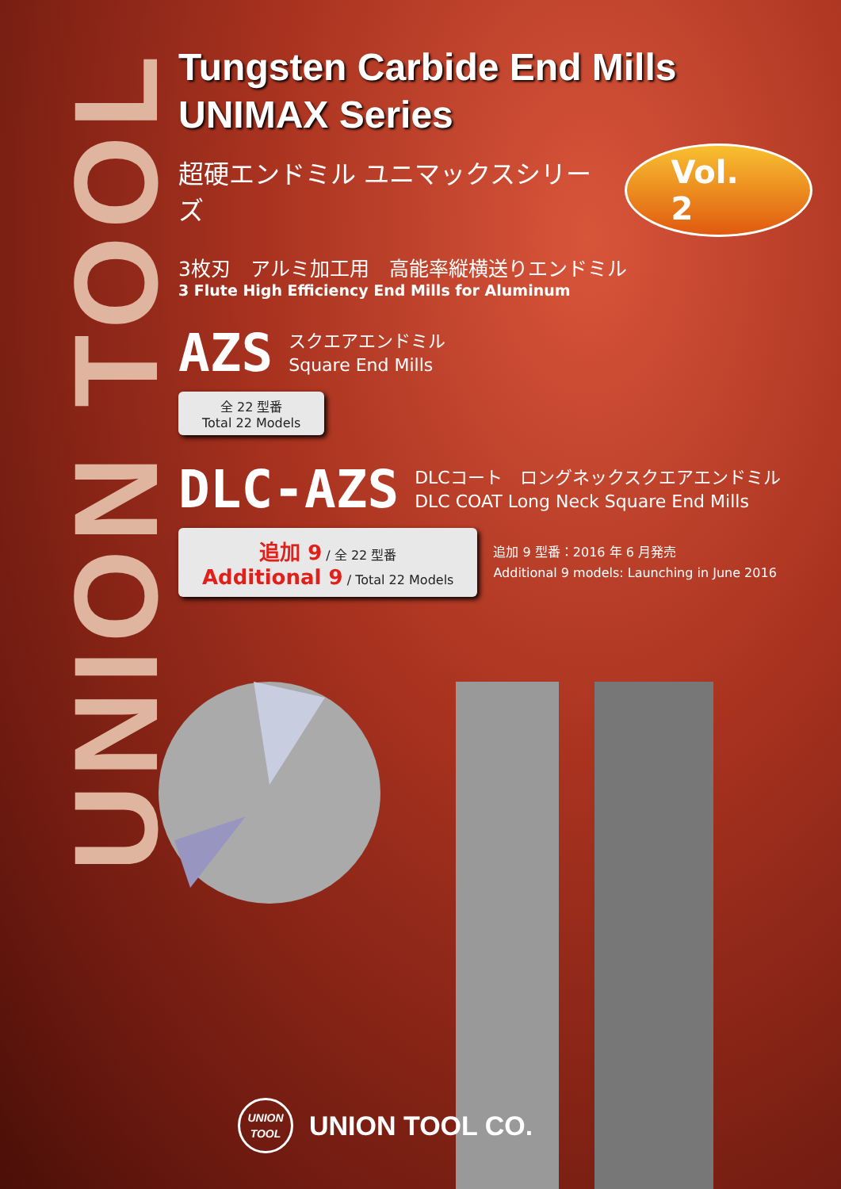UNION TOOL
Tungsten Carbide End Mills
UNIMAX Series
超硬エンドミル ユニマックスシリーズ Vol. 2
3枚刃　アルミ加工用　高能率縦横送りエンドミル
3 Flute High Efficiency End Mills for Aluminum
AZS スクエアエンドミル
Square End Mills
全 22 型番
Total 22 Models
DLC-AZS DLCコート　ロングネックスクエアエンドミル
DLC COAT Long Neck Square End Mills
追加 9 / 全 22 型番
Additional 9 / Total 22 Models
追加 9 型番：2016 年 6 月発売
Additional 9 models: Launching in June 2016
UNION
TOOL
UNION TOOL CO.